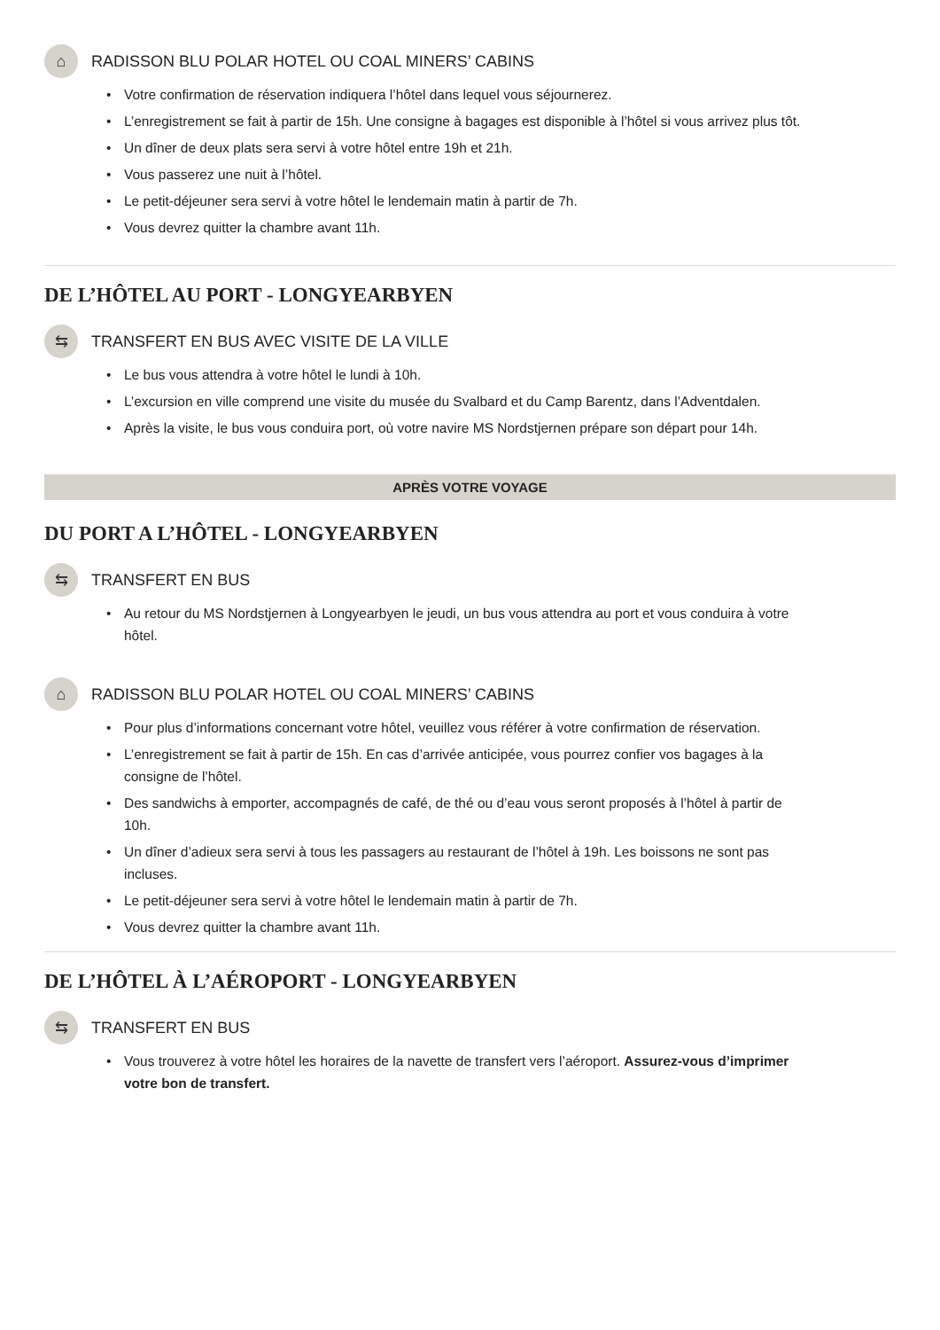⌂
RADISSON BLU POLAR HOTEL OU COAL MINERS’ CABINS
Votre confirmation de réservation indiquera l’hôtel dans lequel vous séjournerez.
L’enregistrement se fait à partir de 15h. Une consigne à bagages est disponible à l’hôtel si vous arrivez plus tôt.
Un dîner de deux plats sera servi à votre hôtel entre 19h et 21h.
Vous passerez une nuit à l’hôtel.
Le petit-déjeuner sera servi à votre hôtel le lendemain matin à partir de 7h.
Vous devrez quitter la chambre avant 11h.
DE L’HÔTEL AU PORT - LONGYEARBYEN
⇆
TRANSFERT EN BUS AVEC VISITE DE LA VILLE
Le bus vous attendra à votre hôtel le lundi à 10h.
L’excursion en ville comprend une visite du musée du Svalbard et du Camp Barentz, dans l’Adventdalen.
Après la visite, le bus vous conduira port, où votre navire MS Nordstjernen prépare son départ pour 14h.
APRÈS VOTRE VOYAGE
DU PORT A L’HÔTEL - LONGYEARBYEN
⇆
TRANSFERT EN BUS
Au retour du MS Nordstjernen à Longyearbyen le jeudi, un bus vous attendra au port et vous conduira à votre hôtel.
⌂
RADISSON BLU POLAR HOTEL OU COAL MINERS’ CABINS
Pour plus d’informations concernant votre hôtel, veuillez vous référer à votre confirmation de réservation.
L’enregistrement se fait à partir de 15h. En cas d’arrivée anticipée, vous pourrez confier vos bagages à la consigne de l’hôtel.
Des sandwichs à emporter, accompagnés de café, de thé ou d’eau vous seront proposés à l’hôtel à partir de 10h.
Un dîner d’adieux sera servi à tous les passagers au restaurant de l’hôtel à 19h. Les boissons ne sont pas incluses.
Le petit-déjeuner sera servi à votre hôtel le lendemain matin à partir de 7h.
Vous devrez quitter la chambre avant 11h.
DE L’HÔTEL À L’AÉROPORT - LONGYEARBYEN
⇆
TRANSFERT EN BUS
Vous trouverez à votre hôtel les horaires de la navette de transfert vers l’aéroport. Assurez-vous d’imprimer votre bon de transfert.